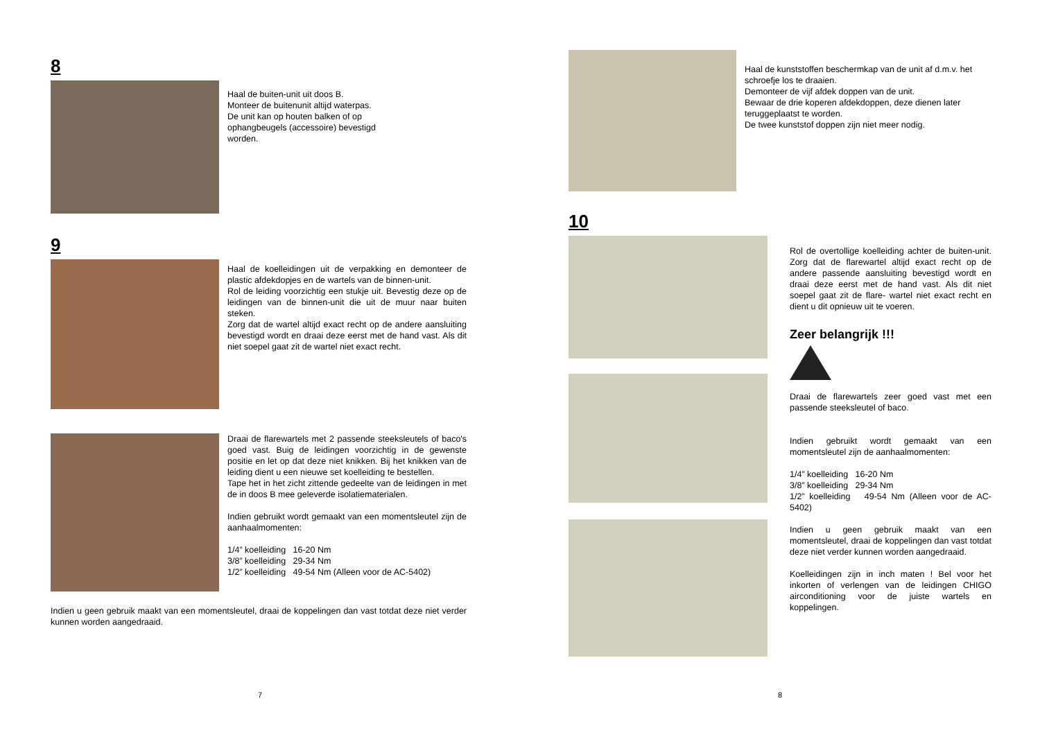8
Haal de buiten-unit uit doos B.
Monteer de buitenunit altijd waterpas.
De unit kan op houten balken of op
ophangbeugels (accessoire) bevestigd
worden.
9
Haal de koelleidingen uit de verpakking en demonteer de plastic afdekdopjes en de wartels van de binnen-unit.
Rol de leiding voorzichtig een stukje uit. Bevestig deze op de leidingen van de binnen-unit die uit de muur naar buiten steken.
Zorg dat de wartel altijd exact recht op de andere aansluiting bevestigd wordt en draai deze eerst met de hand vast. Als dit niet soepel gaat zit de wartel niet exact recht.
Draai de flarewartels met 2 passende steeksleutels of baco's goed vast. Buig de leidingen voorzichtig in de gewenste positie en let op dat deze niet knikken. Bij het knikken van de leiding dient u een nieuwe set koelleiding te bestellen.
Tape het in het zicht zittende gedeelte van de leidingen in met de in doos B mee geleverde isolatiematerialen.
Indien gebruikt wordt gemaakt van een momentsleutel zijn de aanhaalmomenten:
1/4” koelleiding 16-20 Nm
3/8” koelleiding 29-34 Nm
1/2” koelleiding 49-54 Nm (Alleen voor de AC-5402)
Indien u geen gebruik maakt van een momentsleutel, draai de koppelingen dan vast totdat deze niet verder kunnen worden aangedraaid.
7
Haal de kunststoffen beschermkap van de unit af d.m.v. het schroefje los te draaien.
Demonteer de vijf afdek doppen van de unit.
Bewaar de drie koperen afdekdoppen, deze dienen later teruggeplaatst te worden.
De twee kunststof doppen zijn niet meer nodig.
10
Rol de overtollige koelleiding achter de buiten-unit. Zorg dat de flarewartel altijd exact recht op de andere passende aansluiting bevestigd wordt en draai deze eerst met de hand vast. Als dit niet soepel gaat zit de flare- wartel niet exact recht en dient u dit opnieuw uit te voeren.
Zeer belangrijk !!!
Draai de flarewartels zeer goed vast met een passende steeksleutel of baco.
Indien gebruikt wordt gemaakt van een momentsleutel zijn de aanhaalmomenten:
1/4” koelleiding 16-20 Nm
3/8” koelleiding 29-34 Nm
1/2” koelleiding 49-54 Nm (Alleen voor de AC-5402)
Indien u geen gebruik maakt van een momentsleutel, draai de koppelingen dan vast totdat deze niet verder kunnen worden aangedraaid.
Koelleidingen zijn in inch maten ! Bel voor het inkorten of verlengen van de leidingen CHIGO airconditioning voor de juiste wartels en koppelingen.
8